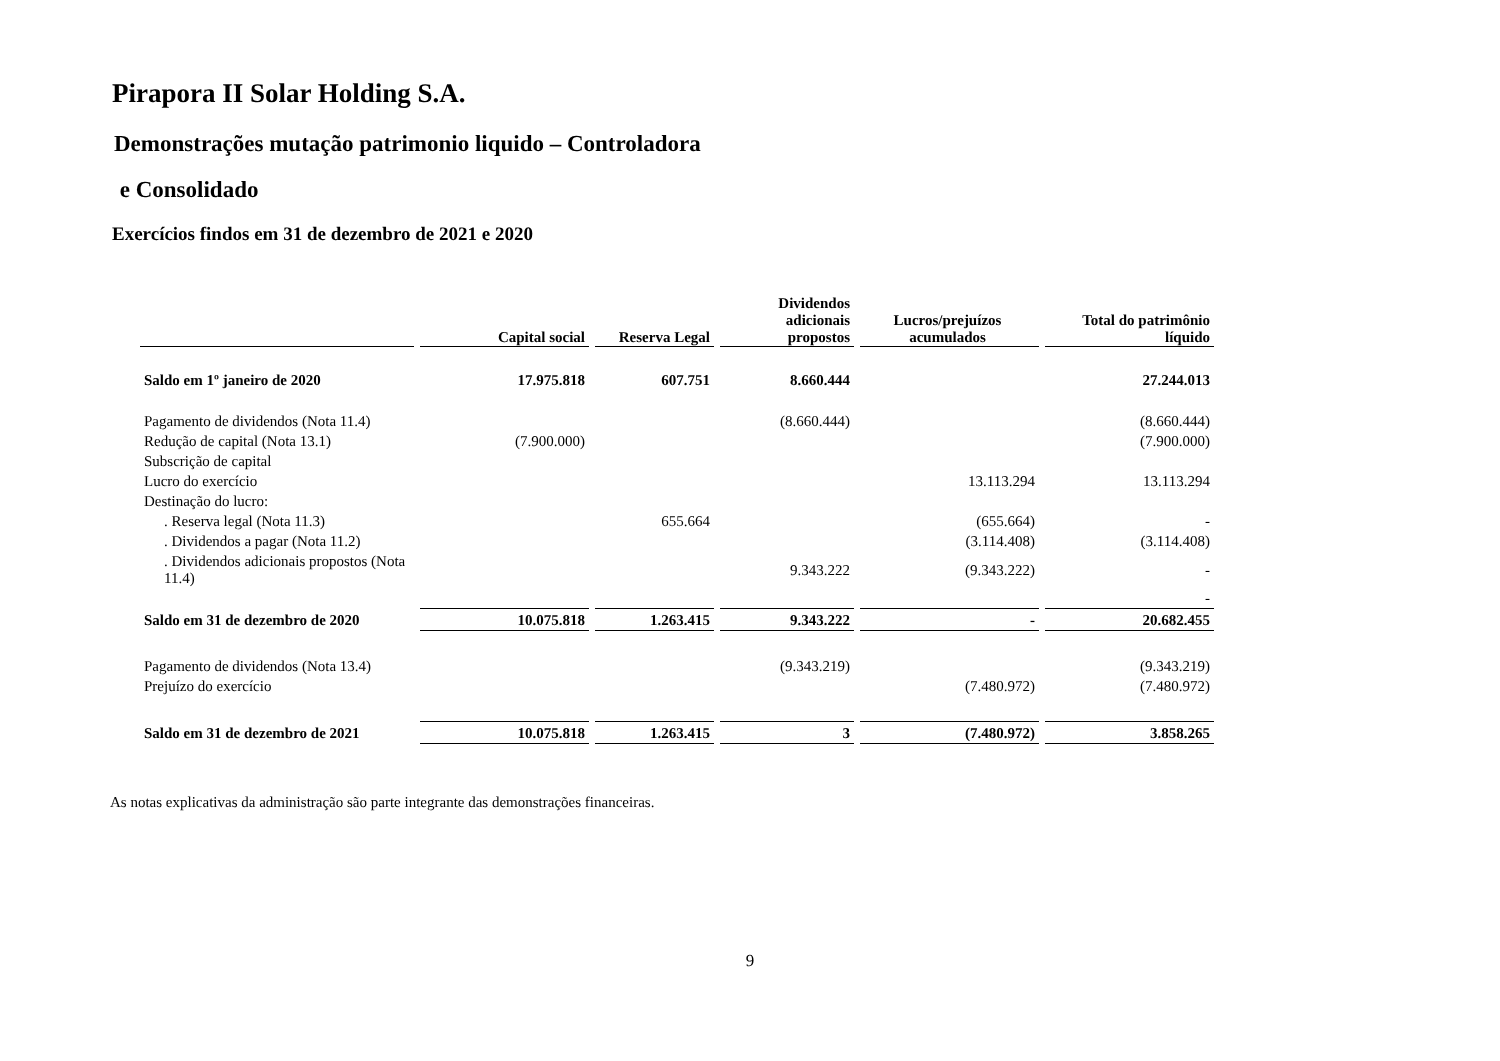Pirapora II Solar Holding S.A.
Demonstrações mutação patrimonio liquido – Controladora
e Consolidado
Exercícios findos em 31 de dezembro de 2021 e 2020
| | Capital social | Reserva Legal | Dividendos adicionais propostos | Lucros/prejuízos acumulados | Total do patrimônio líquido |
| --- | --- | --- | --- | --- | --- |
| Saldo em 1º janeiro de 2020 | 17.975.818 | 607.751 | 8.660.444 | | 27.244.013 |
| Pagamento de dividendos (Nota 11.4) | | | (8.660.444) | | (8.660.444) |
| Redução de capital (Nota 13.1) | (7.900.000) | | | | (7.900.000) |
| Subscrição de capital | | | | | |
| Lucro do exercício | | | | 13.113.294 | 13.113.294 |
| Destinação do lucro: | | | | | |
| . Reserva legal (Nota 11.3) | | 655.664 | | (655.664) | - |
| . Dividendos a pagar (Nota 11.2) | | | | (3.114.408) | (3.114.408) |
| . Dividendos adicionais propostos (Nota 11.4) | | | 9.343.222 | (9.343.222) | - |
| | | | | | - |
| Saldo em 31 de dezembro de 2020 | 10.075.818 | 1.263.415 | 9.343.222 | - | 20.682.455 |
| Pagamento de dividendos (Nota 13.4) | | | (9.343.219) | | (9.343.219) |
| Prejuízo do exercício | | | | (7.480.972) | (7.480.972) |
| Saldo em 31 de dezembro de 2021 | 10.075.818 | 1.263.415 | 3 | (7.480.972) | 3.858.265 |
As notas explicativas da administração são parte integrante das demonstrações financeiras.
9